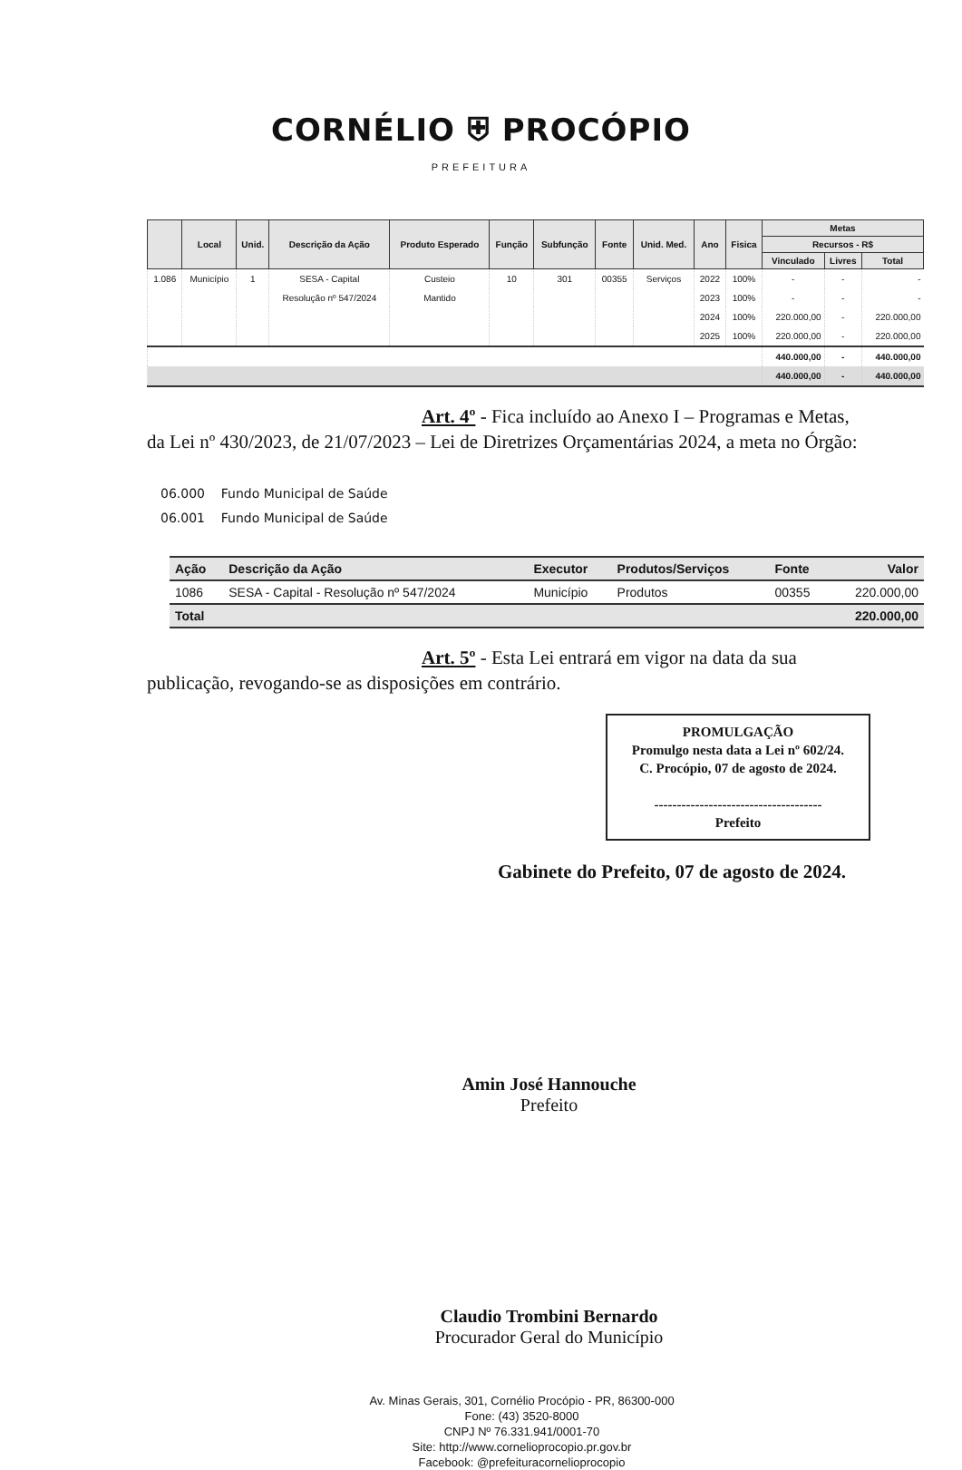CORNÉLIO ⛨ PROCÓPIO
PREFEITURA
| | Local | Unid. | Descrição da Ação | Produto Esperado | Função | Subfunção | Fonte | Unid. Med. | Ano | Fisica | Metas | | |
| --- | --- | --- | --- | --- | --- | --- | --- | --- | --- | --- | --- | --- | --- |
| | | | | | | | | | | | Recursos - R$ | | |
| | | | | | | | | | | | Vinculado | Livres | Total |
| 1.086 | Município | 1 | SESA - Capital | Custeio | 10 | 301 | 00355 | Serviços | 2022 | 100% | - | - | - |
| | | | Resolução nº 547/2024 | Mantido | | | | | 2023 | 100% | - | - | - |
| | | | | | | | | | 2024 | 100% | 220.000,00 | - | 220.000,00 |
| | | | | | | | | | 2025 | 100% | 220.000,00 | - | 220.000,00 |
| | | | | | | | | | | | 440.000,00 | - | 440.000,00 |
| | | | | | | | | | | | 440.000,00 | - | 440.000,00 |
Art. 4º - Fica incluído ao Anexo I – Programas e Metas, da Lei nº 430/2023, de 21/07/2023 – Lei de Diretrizes Orçamentárias 2024, a meta no Órgão:
06.000 Fundo Municipal de Saúde
06.001 Fundo Municipal de Saúde
| Ação | Descrição da Ação | Executor | Produtos/Serviços | Fonte | Valor |
| --- | --- | --- | --- | --- | --- |
| 1086 | SESA - Capital - Resolução nº 547/2024 | Município | Produtos | 00355 | 220.000,00 |
| Total | | | | | 220.000,00 |
Art. 5º - Esta Lei entrará em vigor na data da sua publicação, revogando-se as disposições em contrário.
PROMULGAÇÃO
Promulgo nesta data a Lei nº 602/24.
C. Procópio, 07 de agosto de 2024.
-------------------------------------
Prefeito
Gabinete do Prefeito, 07 de agosto de 2024.
Amin José Hannouche
Prefeito
Claudio Trombini Bernardo
Procurador Geral do Município
Av. Minas Gerais, 301, Cornélio Procópio - PR, 86300-000
Fone: (43) 3520-8000
CNPJ Nº 76.331.941/0001-70
Site: http://www.cornelioprocopio.pr.gov.br
Facebook: @prefeituracornelioprocopio